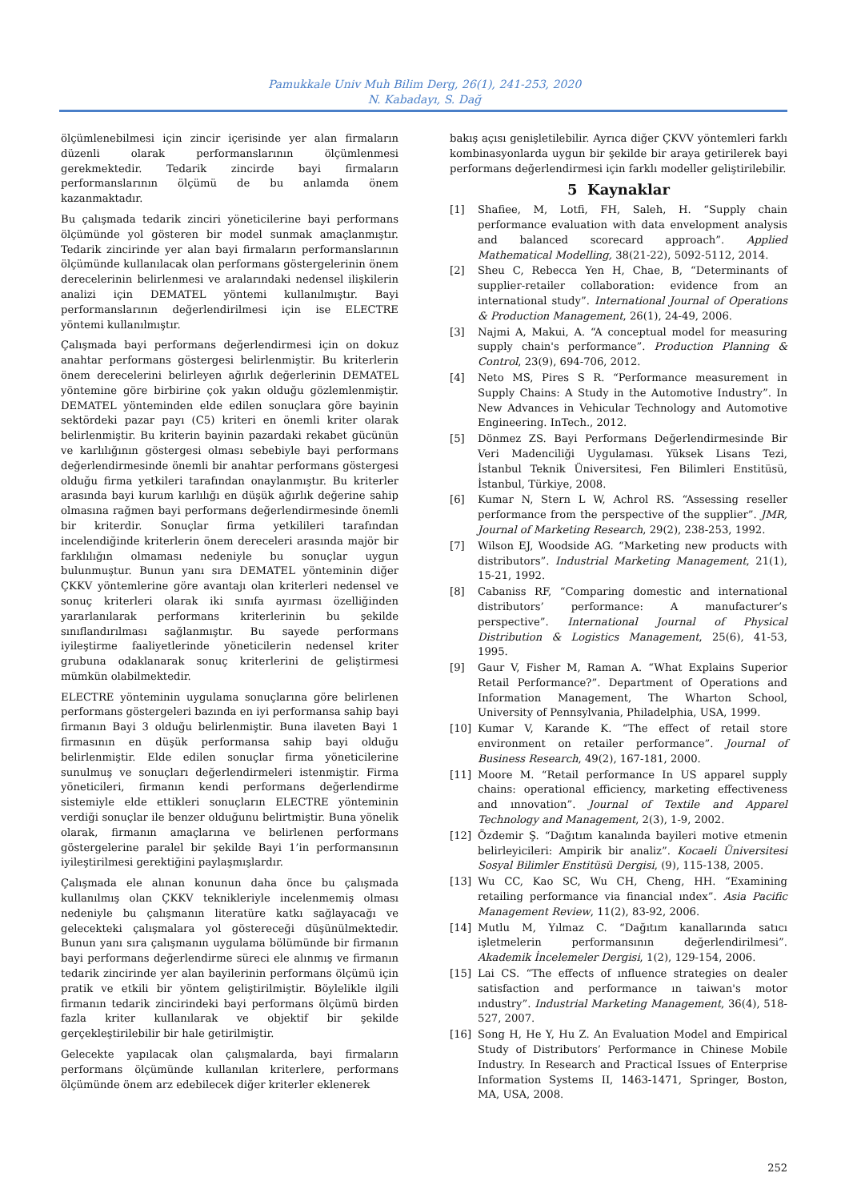Pamukkale Univ Muh Bilim Derg, 26(1), 241-253, 2020
N. Kabadayı, S. Dağ
ölçümlenebilmesi için zincir içerisinde yer alan firmaların düzenli olarak performanslarının ölçümlenmesi gerekmektedir. Tedarik zincirde bayi firmaların performanslarının ölçümü de bu anlamda önem kazanmaktadır.
Bu çalışmada tedarik zinciri yöneticilerine bayi performans ölçümünde yol gösteren bir model sunmak amaçlanmıştır. Tedarik zincirinde yer alan bayi firmaların performanslarının ölçümünde kullanılacak olan performans göstergelerinin önem derecelerinin belirlenmesi ve aralarındaki nedensel ilişkilerin analizi için DEMATEL yöntemi kullanılmıştır. Bayi performanslarının değerlendirilmesi için ise ELECTRE yöntemi kullanılmıştır.
Çalışmada bayi performans değerlendirmesi için on dokuz anahtar performans göstergesi belirlenmiştir. Bu kriterlerin önem derecelerini belirleyen ağırlık değerlerinin DEMATEL yöntemine göre birbirine çok yakın olduğu gözlemlenmiştir. DEMATEL yönteminden elde edilen sonuçlara göre bayinin sektördeki pazar payı (C5) kriteri en önemli kriter olarak belirlenmiştir. Bu kriterin bayinin pazardaki rekabet gücünün ve karlılığının göstergesi olması sebebiyle bayi performans değerlendirmesinde önemli bir anahtar performans göstergesi olduğu firma yetkileri tarafından onaylanmıştır. Bu kriterler arasında bayi kurum karlılığı en düşük ağırlık değerine sahip olmasına rağmen bayi performans değerlendirmesinde önemli bir kriterdir. Sonuçlar firma yetkilileri tarafından incelendiğinde kriterlerin önem dereceleri arasında majör bir farklılığın olmaması nedeniyle bu sonuçlar uygun bulunmuştur. Bunun yanı sıra DEMATEL yönteminin diğer ÇKKV yöntemlerine göre avantajı olan kriterleri nedensel ve sonuç kriterleri olarak iki sınıfa ayırması özelliğinden yararlanılarak performans kriterlerinin bu şekilde sınıflandırılması sağlanmıştır. Bu sayede performans iyileştirme faaliyetlerinde yöneticilerin nedensel kriter grubuna odaklanarak sonuç kriterlerini de geliştirmesi mümkün olabilmektedir.
ELECTRE yönteminin uygulama sonuçlarına göre belirlenen performans göstergeleri bazında en iyi performansa sahip bayi firmanın Bayi 3 olduğu belirlenmiştir. Buna ilaveten Bayi 1 firmasının en düşük performansa sahip bayi olduğu belirlenmiştir. Elde edilen sonuçlar firma yöneticilerine sunulmuş ve sonuçları değerlendirmeleri istenmiştir. Firma yöneticileri, firmanın kendi performans değerlendirme sistemiyle elde ettikleri sonuçların ELECTRE yönteminin verdiği sonuçlar ile benzer olduğunu belirtmiştir. Buna yönelik olarak, firmanın amaçlarına ve belirlenen performans göstergelerine paralel bir şekilde Bayi 1’in performansının iyileştirilmesi gerektiğini paylaşmışlardır.
Çalışmada ele alınan konunun daha önce bu çalışmada kullanılmış olan ÇKKV teknikleriyle incelenmemiş olması nedeniyle bu çalışmanın literatüre katkı sağlayacağı ve gelecekteki çalışmalara yol göstereceği düşünülmektedir. Bunun yanı sıra çalışmanın uygulama bölümünde bir firmanın bayi performans değerlendirme süreci ele alınmış ve firmanın tedarik zincirinde yer alan bayilerinin performans ölçümü için pratik ve etkili bir yöntem geliştirilmiştir. Böylelikle ilgili firmanın tedarik zincirindeki bayi performans ölçümü birden fazla kriter kullanılarak ve objektif bir şekilde gerçekleştirilebilir bir hale getirilmiştir.
Gelecekte yapılacak olan çalışmalarda, bayi firmaların performans ölçümünde kullanılan kriterlere, performans ölçümünde önem arz edebilecek diğer kriterler eklenerek
bakış açısı genişletilebilir. Ayrıca diğer ÇKVV yöntemleri farklı kombinasyonlarda uygun bir şekilde bir araya getirilerek bayi performans değerlendirmesi için farklı modeller geliştirilebilir.
5 Kaynaklar
[1] Shafiee, M, Lotfi, FH, Saleh, H. “Supply chain performance evaluation with data envelopment analysis and balanced scorecard approach”. Applied Mathematical Modelling, 38(21-22), 5092-5112, 2014.
[2] Sheu C, Rebecca Yen H, Chae, B, “Determinants of supplier-retailer collaboration: evidence from an international study”. International Journal of Operations & Production Management, 26(1), 24-49, 2006.
[3] Najmi A, Makui, A. “A conceptual model for measuring supply chain's performance”. Production Planning & Control, 23(9), 694-706, 2012.
[4] Neto MS, Pires S R. “Performance measurement in Supply Chains: A Study in the Automotive Industry”. In New Advances in Vehicular Technology and Automotive Engineering. InTech., 2012.
[5] Dönmez ZS. Bayi Performans Değerlendirmesinde Bir Veri Madenciliği Uygulaması. Yüksek Lisans Tezi, İstanbul Teknik Üniversitesi, Fen Bilimleri Enstitüsü, İstanbul, Türkiye, 2008.
[6] Kumar N, Stern L W, Achrol RS. “Assessing reseller performance from the perspective of the supplier”. JMR, Journal of Marketing Research, 29(2), 238-253, 1992.
[7] Wilson EJ, Woodside AG. “Marketing new products with distributors”. Industrial Marketing Management, 21(1), 15-21, 1992.
[8] Cabaniss RF, “Comparing domestic and international distributors’ performance: A manufacturer’s perspective”. International Journal of Physical Distribution & Logistics Management, 25(6), 41-53, 1995.
[9] Gaur V, Fisher M, Raman A. “What Explains Superior Retail Performance?”. Department of Operations and Information Management, The Wharton School, University of Pennsylvania, Philadelphia, USA, 1999.
[10] Kumar V, Karande K. “The effect of retail store environment on retailer performance”. Journal of Business Research, 49(2), 167-181, 2000.
[11] Moore M. “Retail performance In US apparel supply chains: operational efficiency, marketing effectiveness and ınnovation”. Journal of Textile and Apparel Technology and Management, 2(3), 1-9, 2002.
[12] Özdemir Ş. “Dağıtım kanalında bayileri motive etmenin belirleyicileri: Ampirik bir analiz”. Kocaeli Üniversitesi Sosyal Bilimler Enstitüsü Dergisi, (9), 115-138, 2005.
[13] Wu CC, Kao SC, Wu CH, Cheng, HH. “Examining retailing performance via financial ındex”. Asia Pacific Management Review, 11(2), 83-92, 2006.
[14] Mutlu M, Yılmaz C. “Dağıtım kanallarında satıcı işletmelerin performansının değerlendirilmesi”. Akademik İncelemeler Dergisi, 1(2), 129-154, 2006.
[15] Lai CS. “The effects of ınfluence strategies on dealer satisfaction and performance ın taiwan's motor ındustry”. Industrial Marketing Management, 36(4), 518-527, 2007.
[16] Song H, He Y, Hu Z. An Evaluation Model and Empirical Study of Distributors’ Performance in Chinese Mobile Industry. In Research and Practical Issues of Enterprise Information Systems II, 1463-1471, Springer, Boston, MA, USA, 2008.
252